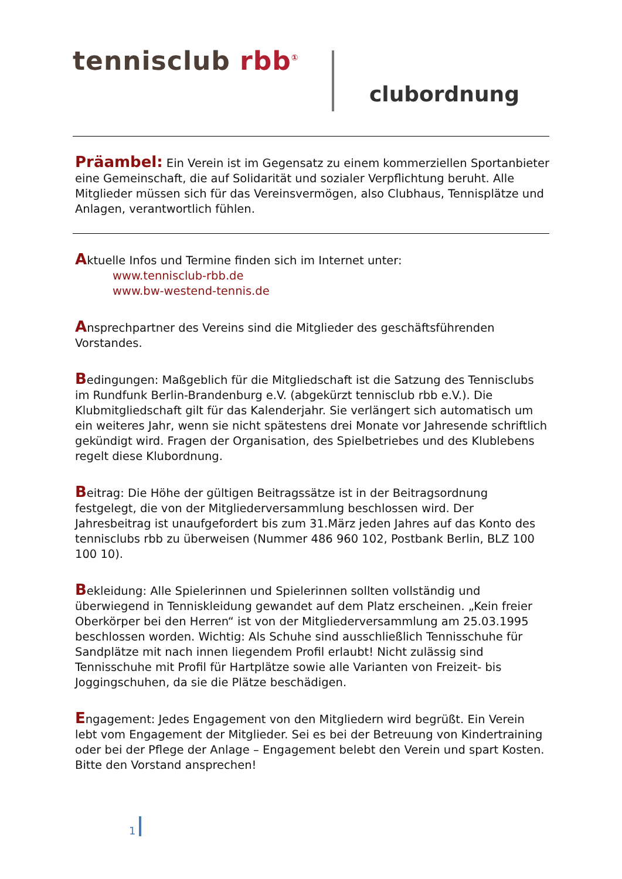tennisclub rbb<sup>①</sup>
clubordnung
Präambel: Ein Verein ist im Gegensatz zu einem kommerziellen Sportanbieter eine Gemeinschaft, die auf Solidarität und sozialer Verpflichtung beruht. Alle Mitglieder müssen sich für das Vereinsvermögen, also Clubhaus, Tennisplätze und Anlagen, verantwortlich fühlen.
Aktuelle Infos und Termine finden sich im Internet unter:
www.tennisclub-rbb.de
www.bw-westend-tennis.de
Ansprechpartner des Vereins sind die Mitglieder des geschäftsführenden Vorstandes.
Bedingungen: Maßgeblich für die Mitgliedschaft ist die Satzung des Tennisclubs im Rundfunk Berlin-Brandenburg e.V. (abgekürzt tennisclub rbb e.V.). Die Klubmitgliedschaft gilt für das Kalenderjahr. Sie verlängert sich automatisch um ein weiteres Jahr, wenn sie nicht spätestens drei Monate vor Jahresende schriftlich gekündigt wird. Fragen der Organisation, des Spielbetriebes und des Klublebens regelt diese Klubordnung.
Beitrag: Die Höhe der gültigen Beitragssätze ist in der Beitragsordnung festgelegt, die von der Mitgliederversammlung beschlossen wird. Der Jahresbeitrag ist unaufgefordert bis zum 31.März jeden Jahres auf das Konto des tennisclubs rbb zu überweisen (Nummer 486 960 102, Postbank Berlin, BLZ 100 100 10).
Bekleidung: Alle Spielerinnen und Spielerinnen sollten vollständig und überwiegend in Tenniskleidung gewandet auf dem Platz erscheinen. „Kein freier Oberkörper bei den Herren“ ist von der Mitgliederversammlung am 25.03.1995 beschlossen worden. Wichtig: Als Schuhe sind ausschließlich Tennisschuhe für Sandplätze mit nach innen liegendem Profil erlaubt! Nicht zulässig sind Tennisschuhe mit Profil für Hartplätze sowie alle Varianten von Freizeit- bis Joggingschuhen, da sie die Plätze beschädigen.
Engagement: Jedes Engagement von den Mitgliedern wird begrüßt. Ein Verein lebt vom Engagement der Mitglieder. Sei es bei der Betreuung von Kindertraining oder bei der Pflege der Anlage – Engagement belebt den Verein und spart Kosten. Bitte den Vorstand ansprechen!
1